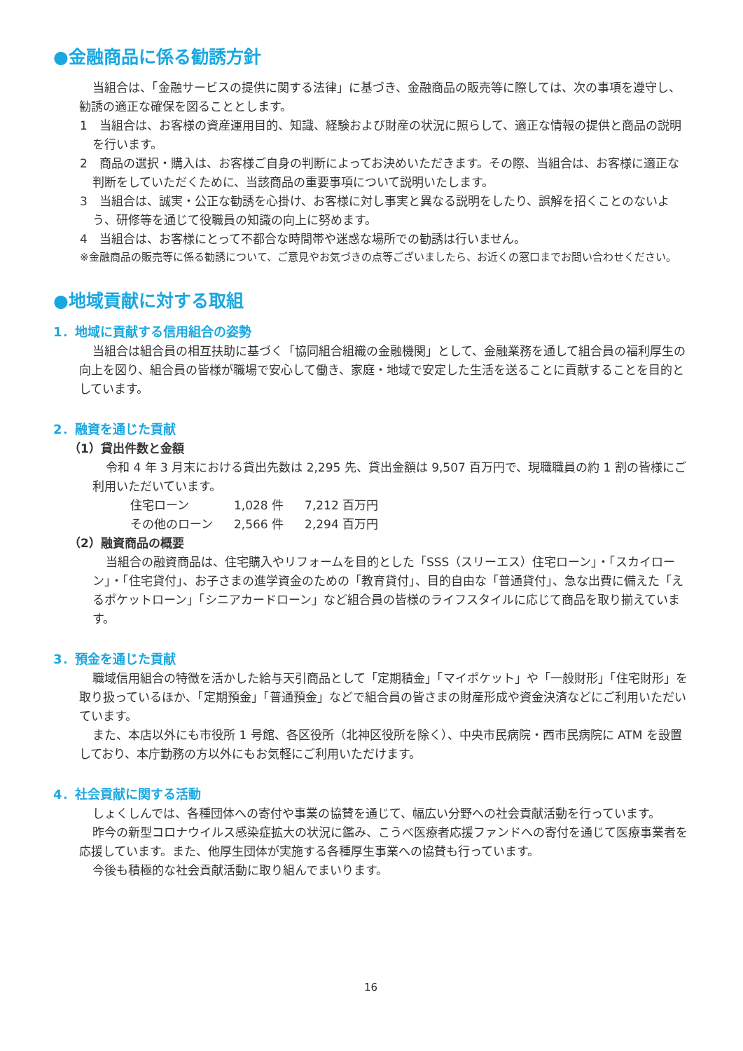●金融商品に係る勧誘方針
当組合は、「金融サービスの提供に関する法律」に基づき、金融商品の販売等に際しては、次の事項を遵守し、勧誘の適正な確保を図ることとします。
1　当組合は、お客様の資産運用目的、知識、経験および財産の状況に照らして、適正な情報の提供と商品の説明を行います。
2　商品の選択・購入は、お客様ご自身の判断によってお決めいただきます。その際、当組合は、お客様に適正な判断をしていただくために、当該商品の重要事項について説明いたします。
3　当組合は、誠実・公正な勧誘を心掛け、お客様に対し事実と異なる説明をしたり、誤解を招くことのないよう、研修等を通じて役職員の知識の向上に努めます。
4　当組合は、お客様にとって不都合な時間帯や迷惑な場所での勧誘は行いません。
※金融商品の販売等に係る勧誘について、ご意見やお気づきの点等ございましたら、お近くの窓口までお問い合わせください。
●地域貢献に対する取組
1．地域に貢献する信用組合の姿勢
当組合は組合員の相互扶助に基づく「協同組合組織の金融機関」として、金融業務を通して組合員の福利厚生の向上を図り、組合員の皆様が職場で安心して働き、家庭・地域で安定した生活を送ることに貢献することを目的としています。
2．融資を通じた貢献
（1）貸出件数と金額
令和 4 年 3 月末における貸出先数は 2,295 先、貸出金額は 9,507 百万円で、現職職員の約 1 割の皆様にご利用いただいています。
| 住宅ローン | 1,028 件 | 7,212 百万円 |
| その他のローン | 2,566 件 | 2,294 百万円 |
（2）融資商品の概要
当組合の融資商品は、住宅購入やリフォームを目的とした「SSS（スリーエス）住宅ローン」・「スカイローン」・「住宅貸付」、お子さまの進学資金のための「教育貸付」、目的自由な「普通貸付」、急な出費に備えた「えるポケットローン」「シニアカードローン」など組合員の皆様のライフスタイルに応じて商品を取り揃えています。
3．預金を通じた貢献
職域信用組合の特徴を活かした給与天引商品として「定期積金」「マイポケット」や「一般財形」「住宅財形」を取り扱っているほか、「定期預金」「普通預金」などで組合員の皆さまの財産形成や資金決済などにご利用いただいています。
また、本店以外にも市役所 1 号館、各区役所（北神区役所を除く）、中央市民病院・西市民病院に ATM を設置しており、本庁勤務の方以外にもお気軽にご利用いただけます。
4．社会貢献に関する活動
しょくしんでは、各種団体への寄付や事業の協賛を通じて、幅広い分野への社会貢献活動を行っています。
昨今の新型コロナウイルス感染症拡大の状況に鑑み、こうべ医療者応援ファンドへの寄付を通じて医療事業者を応援しています。また、他厚生団体が実施する各種厚生事業への協賛も行っています。
今後も積極的な社会貢献活動に取り組んでまいります。
16